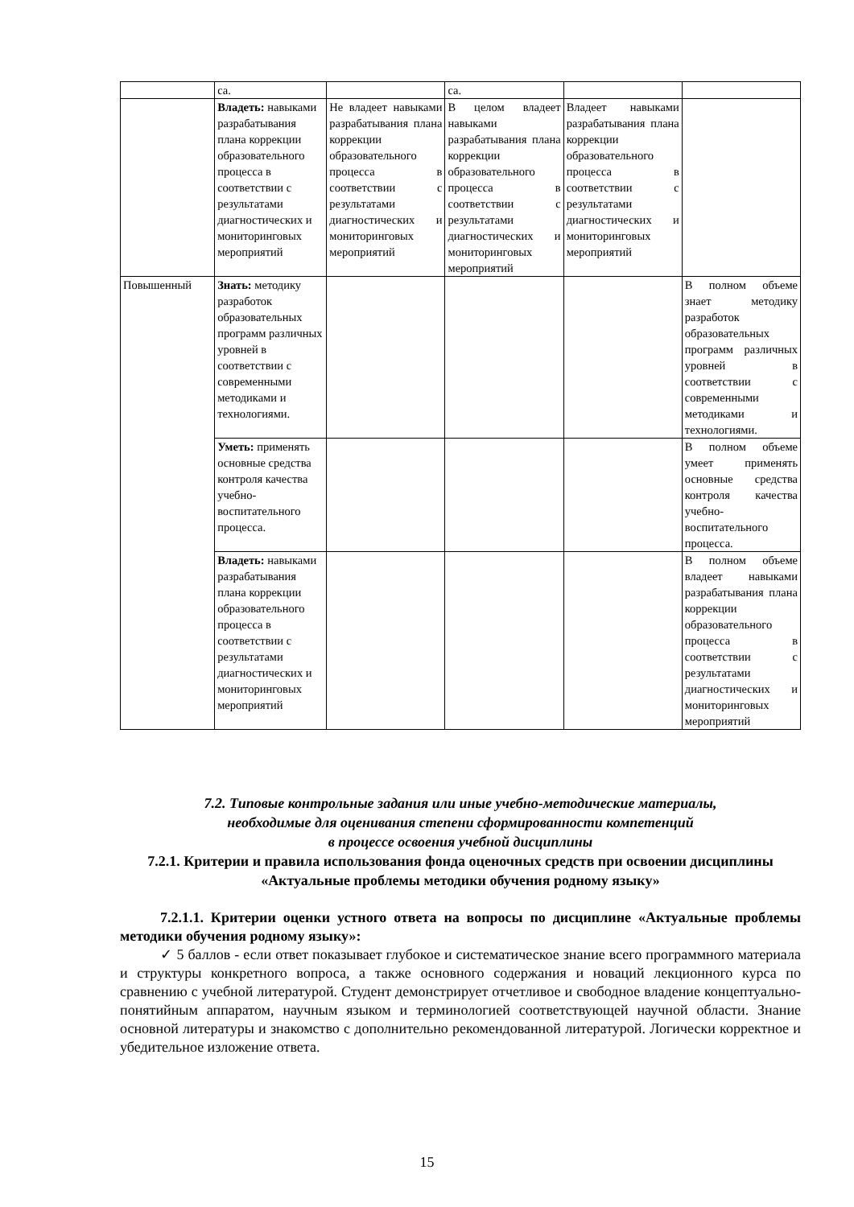| | са. | | са. | | |
| | Владеть: навыками разрабатывания плана коррекции образовательного процесса в соответствии с результатами диагностических и мониторинговых мероприятий | Не владеет навыками разрабатывания плана коррекции образовательного процесса в соответствии с результатами диагностических и мониторинговых мероприятий | В целом владеет навыками разрабатывания плана коррекции образовательного процесса в соответствии с результатами диагностических и мониторинговых мероприятий | Владеет навыками разрабатывания плана коррекции образовательного процесса в соответствии с результатами диагностических и мониторинговых мероприятий | |
| Повышенный | Знать: методику разработок образовательных программ различных уровней в соответствии с современными методиками и технологиями. | | | | В полном объеме знает методику разработок образовательных программ различных уровней в соответствии с современными методиками и технологиями. |
| | Уметь: применять основные средства контроля качества учебно- воспитательного процесса. | | | | В полном объеме умеет применять основные средства контроля качества учебно-воспитательного процесса. |
| | Владеть: навыками разрабатывания плана коррекции образовательного процесса в соответствии с результатами диагностических и мониторинговых мероприятий | | | | В полном объеме владеет навыками разрабатывания плана коррекции образовательного процесса в соответствии с результатами диагностических и мониторинговых мероприятий |
7.2. Типовые контрольные задания или иные учебно-методические материалы,
необходимые для оценивания степени сформированности компетенций
в процессе освоения учебной дисциплины
7.2.1. Критерии и правила использования фонда оценочных средств при освоении дисциплины «Актуальные проблемы методики обучения родному языку»
7.2.1.1. Критерии оценки устного ответа на вопросы по дисциплине «Актуальные проблемы методики обучения родному языку»:
✓ 5 баллов - если ответ показывает глубокое и систематическое знание всего программного материала и структуры конкретного вопроса, а также основного содержания и новаций лекционного курса по сравнению с учебной литературой. Студент демонстрирует отчетливое и свободное владение концептуально-понятийным аппаратом, научным языком и терминологией соответствующей научной области. Знание основной литературы и знакомство с дополнительно рекомендованной литературой. Логически корректное и убедительное изложение ответа.
15